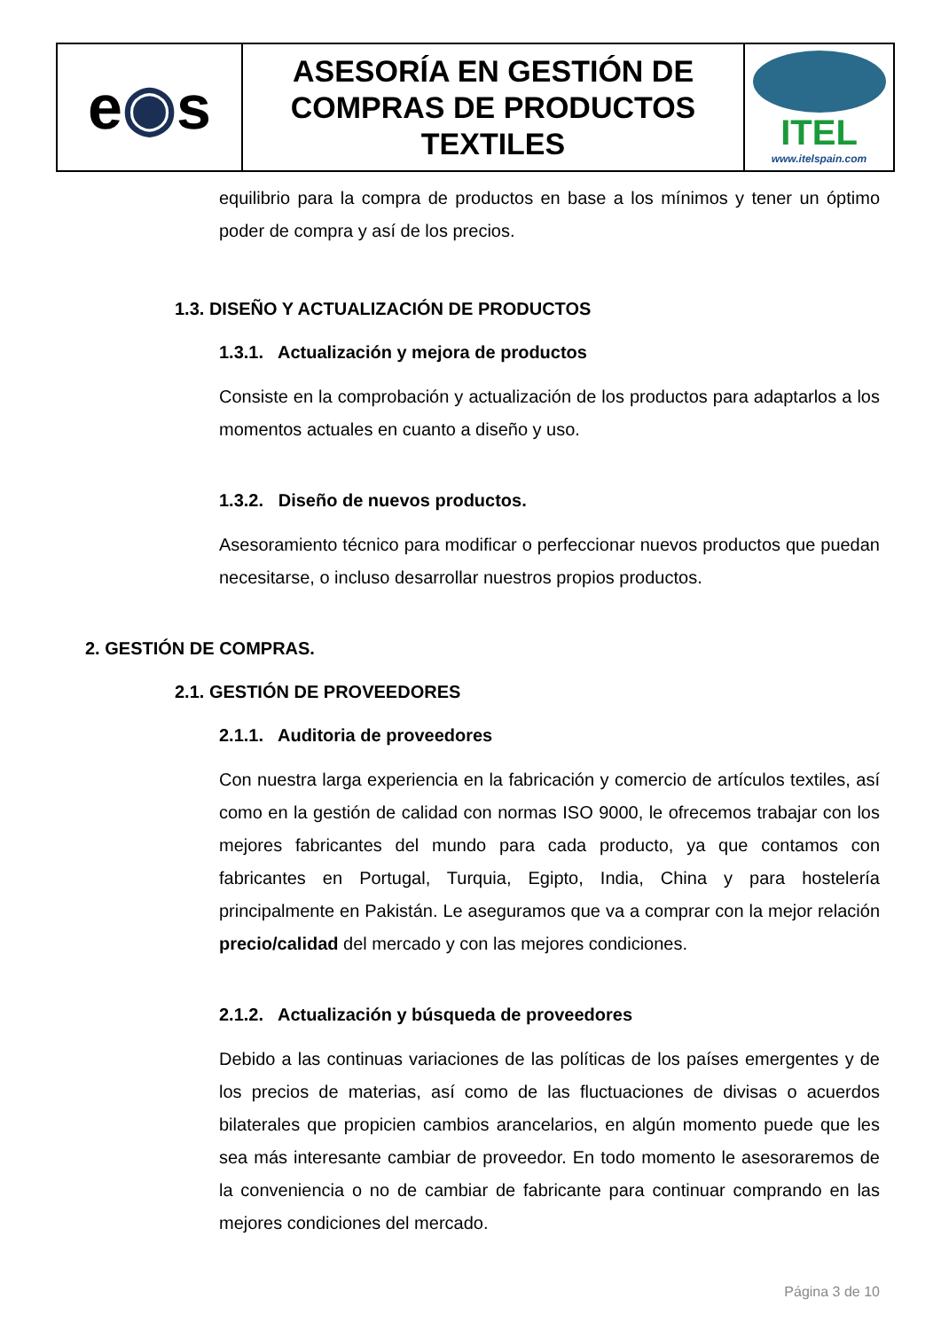| e ◉ s | ASESORÍA EN GESTIÓN DE COMPRAS DE PRODUCTOS TEXTILES | ITEL www.itelspain.com |
equilibrio para la compra de productos en base a los mínimos y tener un óptimo poder de compra y así de los precios.
1.3. DISEÑO Y ACTUALIZACIÓN DE PRODUCTOS
1.3.1. Actualización y mejora de productos
Consiste en la comprobación y actualización de los productos para adaptarlos a los momentos actuales en cuanto a diseño y uso.
1.3.2. Diseño de nuevos productos.
Asesoramiento técnico para modificar o perfeccionar nuevos productos que puedan necesitarse, o incluso desarrollar nuestros propios productos.
2. GESTIÓN DE COMPRAS.
2.1. GESTIÓN DE PROVEEDORES
2.1.1. Auditoria de proveedores
Con nuestra larga experiencia en la fabricación y comercio de artículos textiles, así como en la gestión de calidad con normas ISO 9000, le ofrecemos trabajar con los mejores fabricantes del mundo para cada producto, ya que contamos con fabricantes en Portugal, Turquia, Egipto, India, China y para hostelería principalmente en Pakistán. Le aseguramos que va a comprar con la mejor relación precio/calidad del mercado y con las mejores condiciones.
2.1.2. Actualización y búsqueda de proveedores
Debido a las continuas variaciones de las políticas de los países emergentes y de los precios de materias, así como de las fluctuaciones de divisas o acuerdos bilaterales que propicien cambios arancelarios, en algún momento puede que les sea más interesante cambiar de proveedor. En todo momento le asesoraremos de la conveniencia o no de cambiar de fabricante para continuar comprando en las mejores condiciones del mercado.
Página 3 de 10